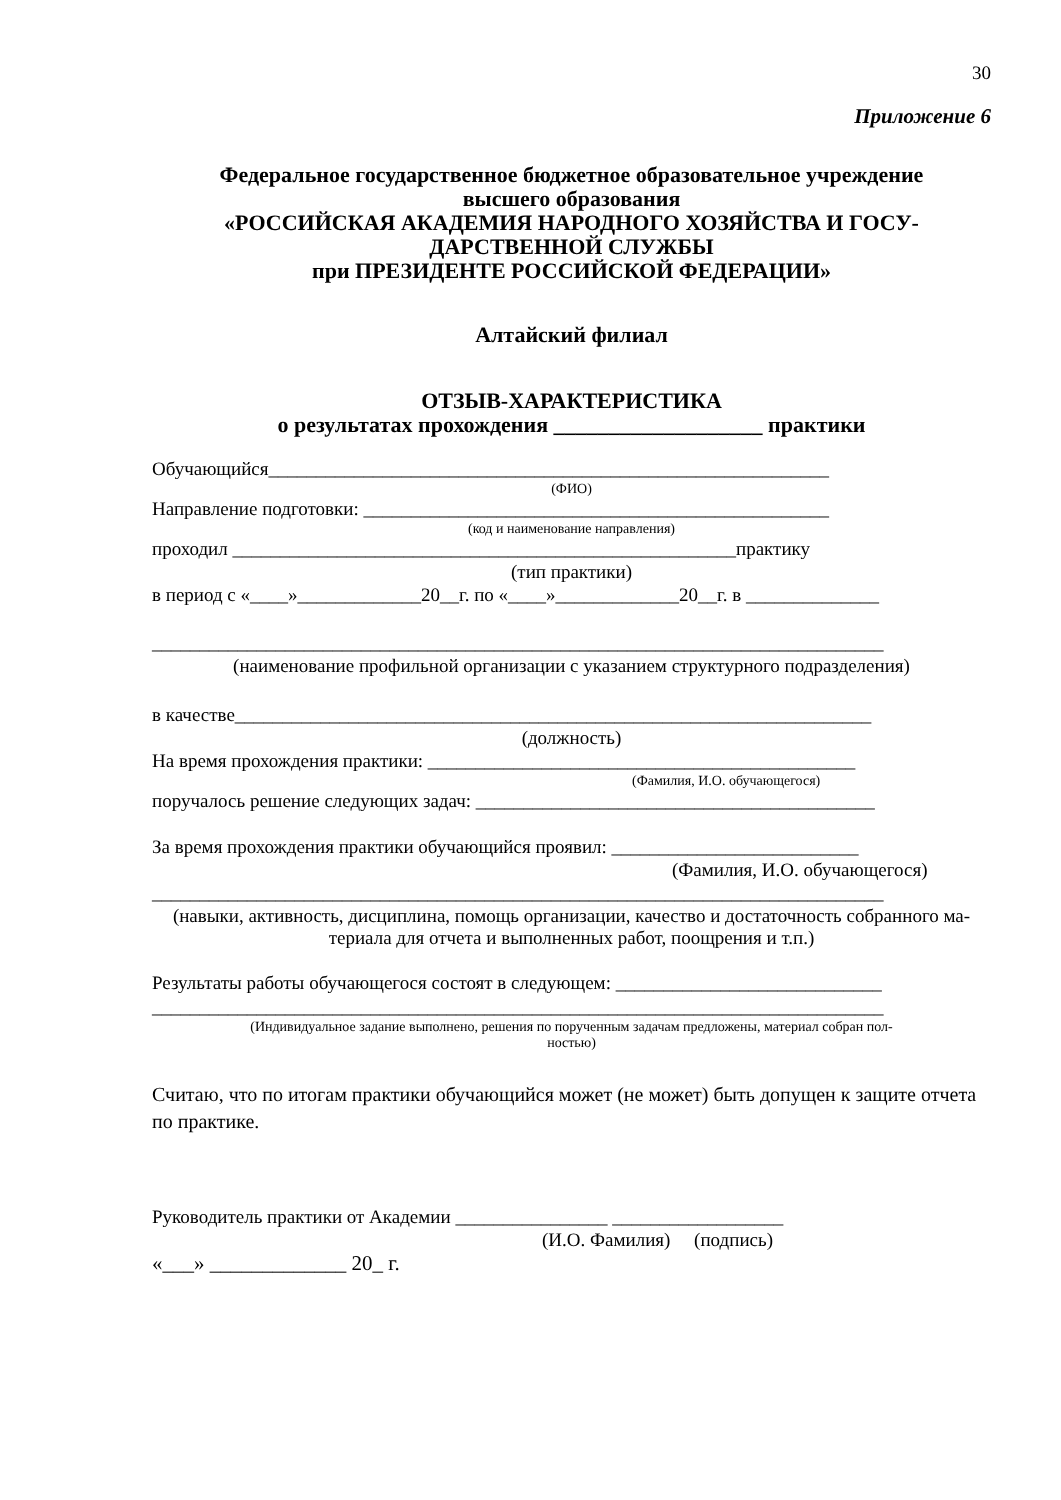30
Приложение 6
Федеральное государственное бюджетное образовательное учреждение
высшего образования
«РОССИЙСКАЯ АКАДЕМИЯ НАРОДНОГО ХОЗЯЙСТВА И ГОСУ-
ДАРСТВЕННОЙ СЛУЖБЫ
при ПРЕЗИДЕНТЕ РОССИЙСКОЙ ФЕДЕРАЦИИ»
Алтайский филиал
ОТЗЫВ-ХАРАКТЕРИСТИКА
о результатах прохождения ___________________ практики
Обучающийся___________________________________________________________
(ФИО)
Направление подготовки: _________________________________________________
(код и наименование направления)
проходил _____________________________________________________практику
(тип практики)
в период с «____»_____________20__г. по «____»_____________20__г. в ______________
_____________________________________________________________________________
(наименование профильной организации с указанием структурного подразделения)
в качестве___________________________________________________________________
(должность)
На время прохождения практики: _____________________________________________
(Фамилия, И.О. обучающегося)
поручалось решение следующих задач: __________________________________________
За время прохождения практики обучающийся проявил: __________________________
(Фамилия, И.О. обучающегося)
_____________________________________________________________________________
(навыки, активность, дисциплина, помощь организации, качество и достаточность собранного ма-
териала для отчета и выполненных работ, поощрения и т.п.)
Результаты работы обучающегося состоят в следующем: ____________________________
_____________________________________________________________________________
(Индивидуальное задание выполнено, решения по порученным задачам предложены, материал собран пол-
ностью)
Считаю, что по итогам практики обучающийся может (не может) быть допущен к защите отчета по практике.
Руководитель практики от Академии ________________ __________________
(И.О. Фамилия) (подпись)
«___» _____________ 20_ г.